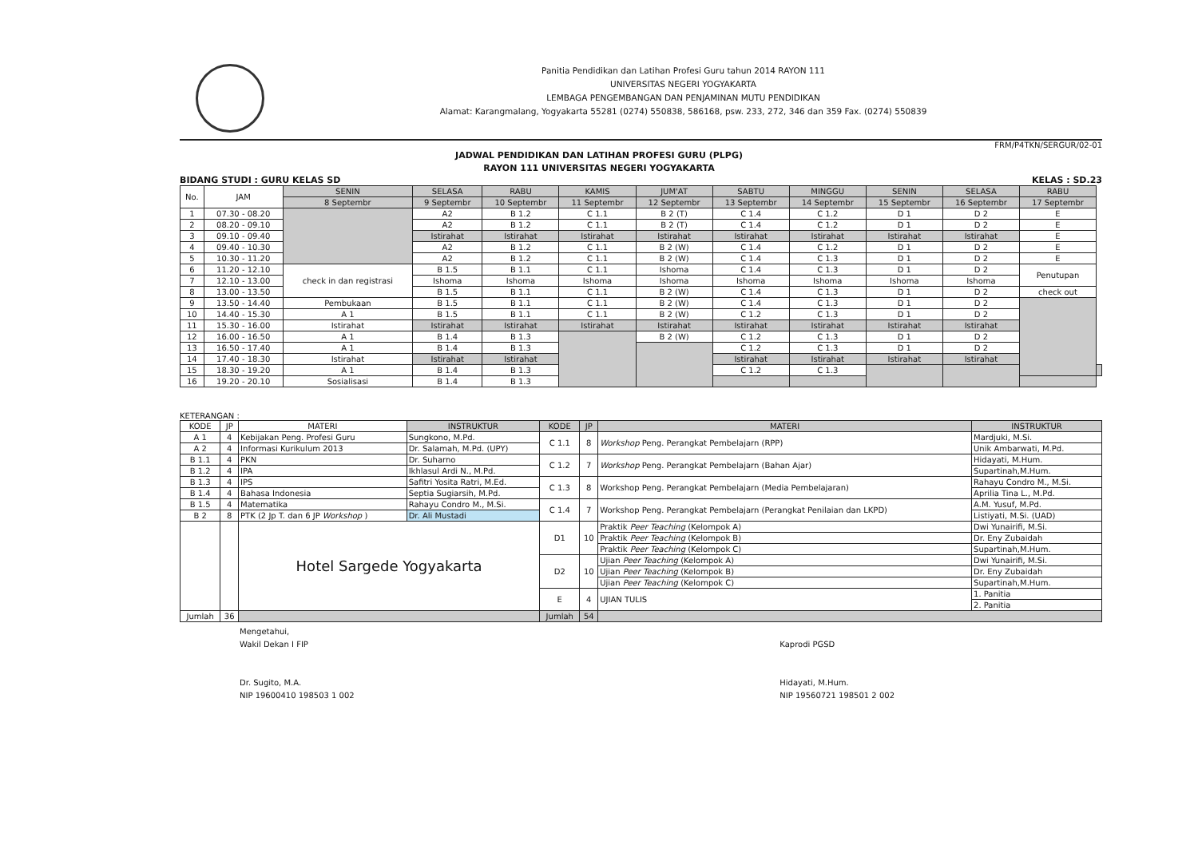Panitia Pendidikan dan Latihan Profesi Guru tahun 2014 RAYON 111
UNIVERSITAS NEGERI YOGYAKARTA
LEMBAGA PENGEMBANGAN DAN PENJAMINAN MUTU PENDIDIKAN
Alamat: Karangmalang, Yogyakarta 55281 (0274) 550838, 586168, psw. 233, 272, 346 dan 359 Fax. (0274) 550839
FRM/P4TKN/SERGUR/02-01
JADWAL PENDIDIKAN DAN LATIHAN PROFESI GURU (PLPG)
RAYON 111 UNIVERSITAS NEGERI YOGYAKARTA
BIDANG STUDI : GURU KELAS SD KELAS : SD.23
| No. | JAM | SENIN | SELASA | RABU | KAMIS | JUM'AT | SABTU | MINGGU | SENIN | SELASA | RABU | |
| --- | --- | --- | --- | --- | --- | --- | --- | --- | --- | --- | --- | --- |
| | | 8 Septembr | 9 Septembr | 10 Septembr | 11 Septembr | 12 Septembr | 13 Septembr | 14 Septembr | 15 Septembr | 16 Septembr | 17 Septembr | |
| 1 | 07.30 - 08.20 | | A2 | B 1.2 | C 1.1 | B 2 (T) | C 1.4 | C 1.2 | D 1 | D 2 | E | |
| 2 | 08.20 - 09.10 | | A2 | B 1.2 | C 1.1 | B 2 (T) | C 1.4 | C 1.2 | D 1 | D 2 | E | |
| 3 | 09.10 - 09.40 | | Istirahat | Istirahat | Istirahat | Istirahat | Istirahat | Istirahat | Istirahat | Istirahat | E | |
| 4 | 09.40 - 10.30 | | A2 | B 1.2 | C 1.1 | B 2 (W) | C 1.4 | C 1.2 | D 1 | D 2 | E | |
| 5 | 10.30 - 11.20 | | A2 | B 1.2 | C 1.1 | B 2 (W) | C 1.4 | C 1.3 | D 1 | D 2 | E | |
| 6 | 11.20 - 12.10 | check in dan registrasi | B 1.5 | B 1.1 | C 1.1 | Ishoma | C 1.4 | C 1.3 | D 1 | D 2 | Penutupan | |
| 7 | 12.10 - 13.00 | | Ishoma | Ishoma | Ishoma | Ishoma | Ishoma | Ishoma | Ishoma | Ishoma | | |
| 8 | 13.00 - 13.50 | | B 1.5 | B 1.1 | C 1.1 | B 2 (W) | C 1.4 | C 1.3 | D 1 | D 2 | check out | |
| 9 | 13.50 - 14.40 | Pembukaan | B 1.5 | B 1.1 | C 1.1 | B 2 (W) | C 1.4 | C 1.3 | D 1 | D 2 | | |
| 10 | 14.40 - 15.30 | A 1 | B 1.5 | B 1.1 | C 1.1 | B 2 (W) | C 1.2 | C 1.3 | D 1 | D 2 | | |
| 11 | 15.30 - 16.00 | Istirahat | Istirahat | Istirahat | Istirahat | Istirahat | Istirahat | Istirahat | Istirahat | Istirahat | | |
| 12 | 16.00 - 16.50 | A 1 | B 1.4 | B 1.3 | | B 2 (W) | C 1.2 | C 1.3 | D 1 | D 2 | | |
| 13 | 16.50 - 17.40 | A 1 | B 1.4 | B 1.3 | | | C 1.2 | C 1.3 | D 1 | D 2 | | |
| 14 | 17.40 - 18.30 | Istirahat | Istirahat | Istirahat | | | Istirahat | Istirahat | Istirahat | Istirahat | | |
| 15 | 18.30 - 19.20 | A 1 | B 1.4 | B 1.3 | | | C 1.2 | C 1.3 | | | | |
| 16 | 19.20 - 20.10 | Sosialisasi | B 1.4 | B 1.3 | | | | | | | | |
KETERANGAN :
| KODE | JP | MATERI | INSTRUKTUR | KODE | JP | MATERI | INSTRUKTUR |
| --- | --- | --- | --- | --- | --- | --- | --- |
| A 1 | 4 | Kebijakan Peng. Profesi Guru | Sungkono, M.Pd. | C 1.1 | 8 | Workshop Peng. Perangkat Pembelajarn (RPP) | Mardjuki, M.Si. |
| A 2 | 4 | Informasi Kurikulum 2013 | Dr. Salamah, M.Pd. (UPY) | | | | Unik Ambarwati, M.Pd. |
| B 1.1 | 4 | PKN | Dr. Suharno | C 1.2 | 7 | Workshop Peng. Perangkat Pembelajarn (Bahan Ajar) | Hidayati, M.Hum. |
| B 1.2 | 4 | IPA | Ikhlasul Ardi N., M.Pd. | | | | Supartinah,M.Hum. |
| B 1.3 | 4 | IPS | Safitri Yosita Ratri, M.Ed. | C 1.3 | 8 | Workshop Peng. Perangkat Pembelajarn (Media Pembelajaran) | Rahayu Condro M., M.Si. |
| B 1.4 | 4 | Bahasa Indonesia | Septia Sugiarsih, M.Pd. | | | | Aprilia Tina L., M.Pd. |
| B 1.5 | 4 | Matematika | Rahayu Condro M., M.Si. | C 1.4 | 7 | Workshop Peng. Perangkat Pembelajarn (Perangkat Penilaian dan LKPD) | A.M. Yusuf, M.Pd. |
| B 2 | 8 | PTK (2 Jp T. dan 6 JP Workshop ) | Dr. Ali Mustadi | | | | Listiyati, M.Si. (UAD) |
| | | Hotel Sargede Yogyakarta | | D1 | 10 | Praktik Peer Teaching (Kelompok A) | Dwi Yunairifi, M.Si. |
| | | | | | | Praktik Peer Teaching (Kelompok B) | Dr. Eny Zubaidah |
| | | | | | | Praktik Peer Teaching (Kelompok C) | Supartinah,M.Hum. |
| | | | | D2 | 10 | Ujian Peer Teaching (Kelompok A) | Dwi Yunairifi, M.Si. |
| | | | | | | Ujian Peer Teaching (Kelompok B) | Dr. Eny Zubaidah |
| | | | | | | Ujian Peer Teaching (Kelompok C) | Supartinah,M.Hum. |
| | | | | E | 4 | UJIAN TULIS | 1. Panitia |
| | | | | | | | 2. Panitia |
| Jumlah | 36 | | | Jumlah | 54 | | |
Mengetahui,
Wakil Dekan I FIP
Dr. Sugito, M.A.
NIP 19600410 198503 1 002
Kaprodi PGSD
Hidayati, M.Hum.
NIP 19560721 198501 2 002